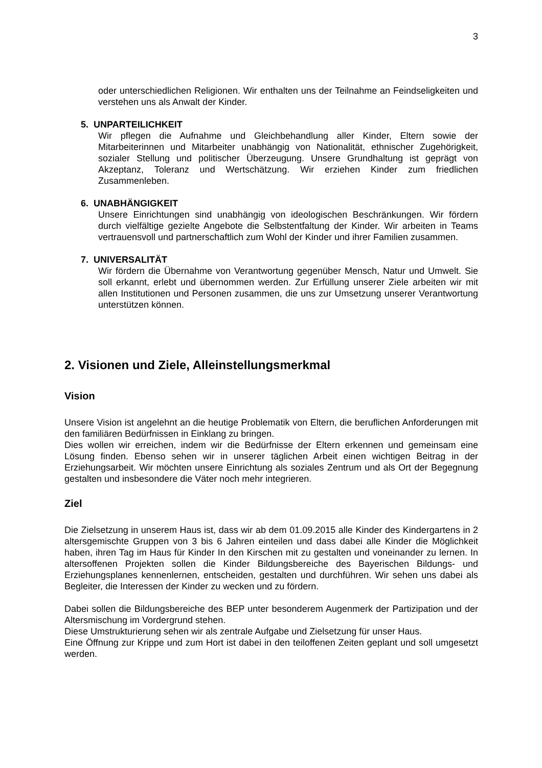3
oder unterschiedlichen Religionen. Wir enthalten uns der Teilnahme an Feindseligkeiten und verstehen uns als Anwalt der Kinder.
5. UNPARTEILICHKEIT
Wir pflegen die Aufnahme und Gleichbehandlung aller Kinder, Eltern sowie der Mitarbeiterinnen und Mitarbeiter unabhängig von Nationalität, ethnischer Zugehörigkeit, sozialer Stellung und politischer Überzeugung. Unsere Grundhaltung ist geprägt von Akzeptanz, Toleranz und Wertschätzung. Wir erziehen Kinder zum friedlichen Zusammenleben.
6. UNABHÄNGIGKEIT
Unsere Einrichtungen sind unabhängig von ideologischen Beschränkungen. Wir fördern durch vielfältige gezielte Angebote die Selbstentfaltung der Kinder. Wir arbeiten in Teams vertrauensvoll und partnerschaftlich zum Wohl der Kinder und ihrer Familien zusammen.
7. UNIVERSALITÄT
Wir fördern die Übernahme von Verantwortung gegenüber Mensch, Natur und Umwelt. Sie soll erkannt, erlebt und übernommen werden. Zur Erfüllung unserer Ziele arbeiten wir mit allen Institutionen und Personen zusammen, die uns zur Umsetzung unserer Verantwortung unterstützen können.
2. Visionen und Ziele, Alleinstellungsmerkmal
Vision
Unsere Vision ist angelehnt an die heutige Problematik von Eltern, die beruflichen Anforderungen mit den familiären Bedürfnissen in Einklang zu bringen.
Dies wollen wir erreichen, indem wir die Bedürfnisse der Eltern erkennen und gemeinsam eine Lösung finden. Ebenso sehen wir in unserer täglichen Arbeit einen wichtigen Beitrag in der Erziehungsarbeit. Wir möchten unsere Einrichtung als soziales Zentrum und als Ort der Begegnung gestalten und insbesondere die Väter noch mehr integrieren.
Ziel
Die Zielsetzung in unserem Haus ist, dass wir ab dem 01.09.2015 alle Kinder des Kindergartens in 2 altersgemischte Gruppen von 3 bis 6 Jahren einteilen und dass dabei alle Kinder die Möglichkeit haben, ihren Tag im Haus für Kinder In den Kirschen mit zu gestalten und voneinander zu lernen. In altersoffenen Projekten sollen die Kinder Bildungsbereiche des Bayerischen Bildungs- und Erziehungsplanes kennenlernen, entscheiden, gestalten und durchführen. Wir sehen uns dabei als Begleiter, die Interessen der Kinder zu wecken und zu fördern.
Dabei sollen die Bildungsbereiche des BEP unter besonderem Augenmerk der Partizipation und der Altersmischung im Vordergrund stehen.
Diese Umstrukturierung sehen wir als zentrale Aufgabe und Zielsetzung für unser Haus.
Eine Öffnung zur Krippe und zum Hort ist dabei in den teiloffenen Zeiten geplant und soll umgesetzt werden.